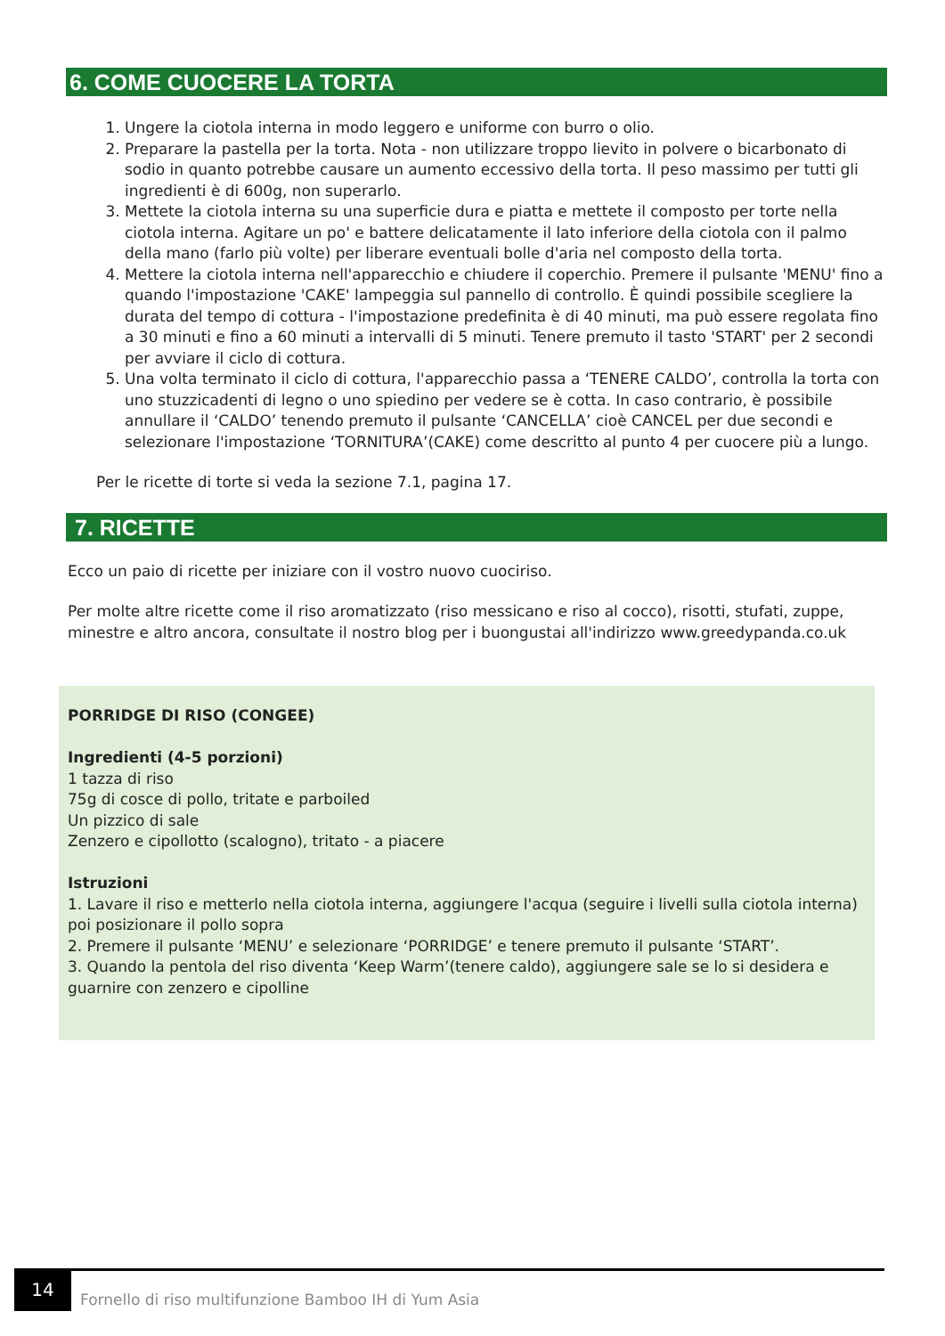6. COME CUOCERE LA TORTA
1. Ungere la ciotola interna in modo leggero e uniforme con burro o olio.
2. Preparare la pastella per la torta. Nota - non utilizzare troppo lievito in polvere o bicarbonato di sodio in quanto potrebbe causare un aumento eccessivo della torta. Il peso massimo per tutti gli ingredienti è di 600g, non superarlo.
3. Mettete la ciotola interna su una superficie dura e piatta e mettete il composto per torte nella ciotola interna. Agitare un po' e battere delicatamente il lato inferiore della ciotola con il palmo della mano (farlo più volte) per liberare eventuali bolle d'aria nel composto della torta.
4. Mettere la ciotola interna nell'apparecchio e chiudere il coperchio. Premere il pulsante 'MENU' fino a quando l'impostazione 'CAKE' lampeggia sul pannello di controllo. È quindi possibile scegliere la durata del tempo di cottura - l'impostazione predefinita è di 40 minuti, ma può essere regolata fino a 30 minuti e fino a 60 minuti a intervalli di 5 minuti. Tenere premuto il tasto 'START' per 2 secondi per avviare il ciclo di cottura.
5. Una volta terminato il ciclo di cottura, l'apparecchio passa a ‘TENERE CALDO’, controlla la torta con uno stuzzicadenti di legno o uno spiedino per vedere se è cotta. In caso contrario, è possibile annullare il ‘CALDO’ tenendo premuto il pulsante ‘CANCELLA’ cioè CANCEL per due secondi e selezionare l'impostazione ‘TORNITURA’(CAKE) come descritto al punto 4 per cuocere più a lungo.
Per le ricette di torte si veda la sezione 7.1, pagina 17.
7. RICETTE
Ecco un paio di ricette per iniziare con il vostro nuovo cuociriso.
Per molte altre ricette come il riso aromatizzato (riso messicano e riso al cocco), risotti, stufati, zuppe, minestre e altro ancora, consultate il nostro blog per i buongustai all'indirizzo www.greedypanda.co.uk
PORRIDGE DI RISO (CONGEE)
Ingredienti (4-5 porzioni)
1 tazza di riso
75g di cosce di pollo, tritate e parboiled
Un pizzico di sale
Zenzero e cipollotto (scalogno), tritato - a piacere
Istruzioni
1. Lavare il riso e metterlo nella ciotola interna, aggiungere l'acqua (seguire i livelli sulla ciotola interna) poi posizionare il pollo sopra
2. Premere il pulsante ‘MENU’ e selezionare ‘PORRIDGE’ e tenere premuto il pulsante ‘START’.
3. Quando la pentola del riso diventa ‘Keep Warm’(tenere caldo), aggiungere sale se lo si desidera e guarnire con zenzero e cipolline
14
Fornello di riso multifunzione Bamboo IH di Yum Asia